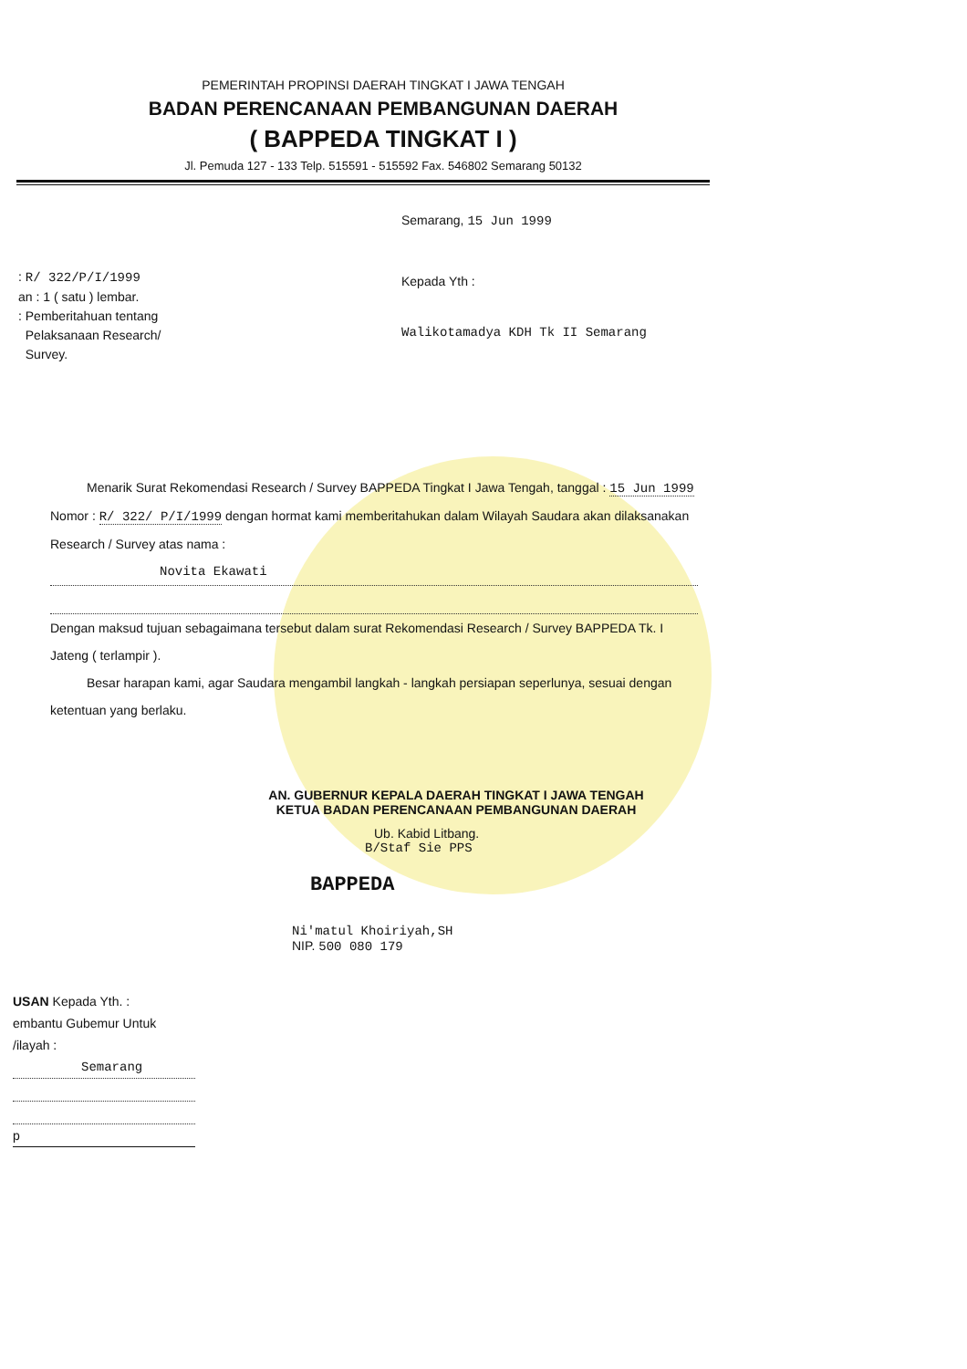PEMERINTAH PROPINSI DAERAH TINGKAT I JAWA TENGAH
BADAN PERENCANAAN PEMBANGUNAN DAERAH
( BAPPEDA TINGKAT I )
Jl. Pemuda 127 - 133 Telp. 515591 - 515592 Fax. 546802 Semarang 50132
: R/ 322/P/I/1999
an : 1 ( satu ) lembar.
: Pemberitahuan tentang
Pelaksanaan Research/
Survey.
Semarang, 15 Jun 1999
Kepada Yth :
Walikotamadya KDH Tk II Semarang
Menarik Surat Rekomendasi Research / Survey BAPPEDA Tingkat I Jawa Tengah, tanggal : 15 Jun 1999 Nomor : R/ 322/ P/I/1999 dengan hormat kami memberitahukan dalam Wilayah Saudara akan dilaksanakan Research / Survey atas nama :
Novita Ekawati
Dengan maksud tujuan sebagaimana tersebut dalam surat Rekomendasi Research / Survey BAPPEDA Tk. I Jateng ( terlampir ).
Besar harapan kami, agar Saudara mengambil langkah - langkah persiapan seperlunya, sesuai dengan ketentuan yang berlaku.
AN. GUBERNUR KEPALA DAERAH TINGKAT I JAWA TENGAH
KETUA BADAN PERENCANAAN PEMBANGUNAN DAERAH
Ub. Kabid Litbang.
B/Staf Sie PPS
BAPPEDA
Ni'matul Khoiriyah,SH
NIP. 500 080 179
USAN Kepada Yth. :
embantu Gubemur Untuk
/ilayah :
Semarang
p